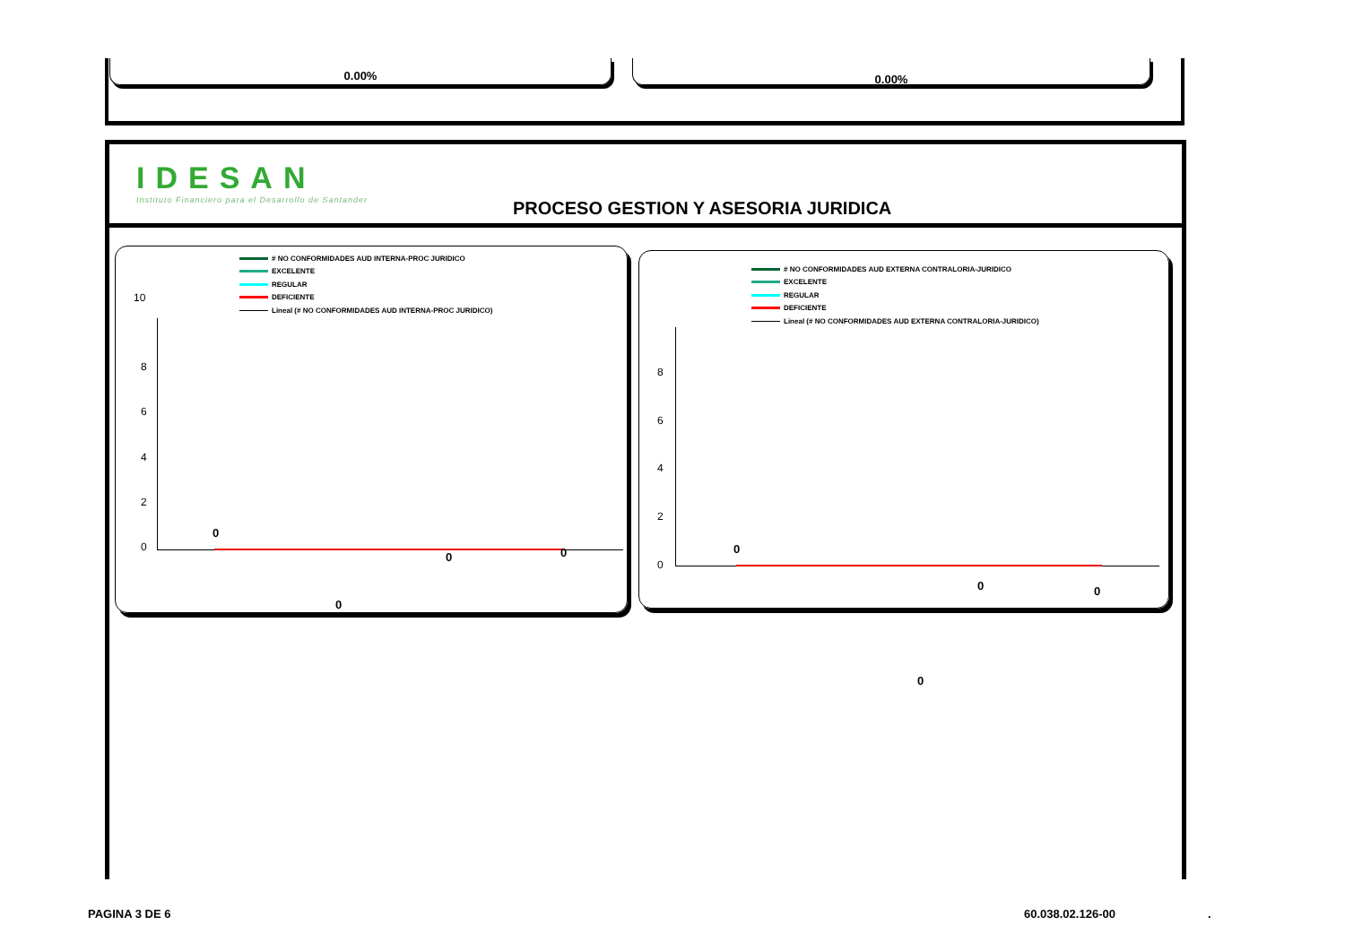0.00% 0.00%
IDESAN
Instituto Financiero para el Desarrollo de Santander
PROCESO GESTION Y ASESORIA JURIDICA
# NO CONFORMIDADES AUD INTERNA-PROC JURIDICO
EXCELENTE
REGULAR
DEFICIENTE
Lineal (# NO CONFORMIDADES AUD INTERNA-PROC JURIDICO)
10
8
6
4
2
0
0
0 0
0
# NO CONFORMIDADES AUD EXTERNA CONTRALORIA-JURIDICO
EXCELENTE
REGULAR
DEFICIENTE
Lineal (# NO CONFORMIDADES AUD EXTERNA CONTRALORIA-JURIDICO)
8
6
4
2
0
0
0 0
0
PAGINA 3 DE 6 60.038.02.126-00 .